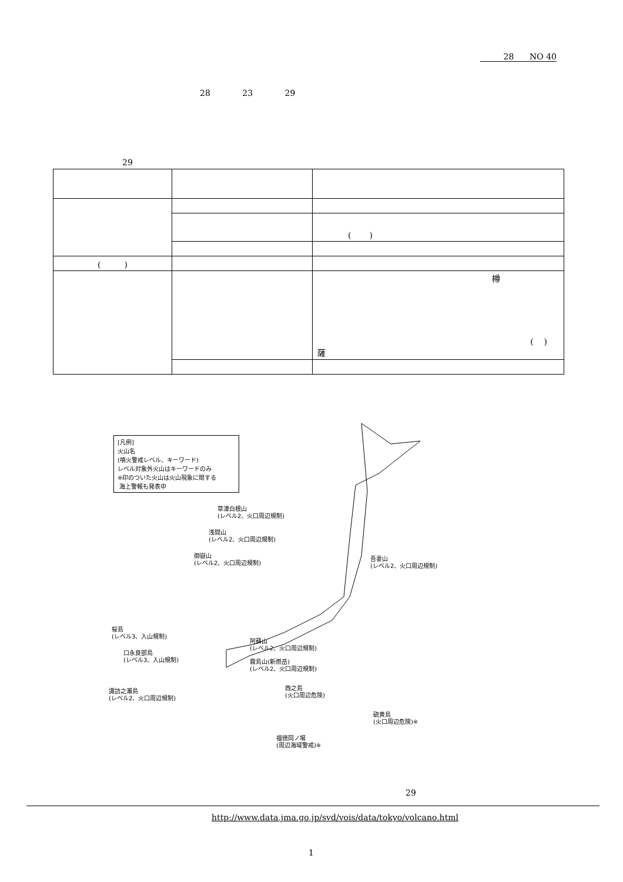28 NO 40
28 23 29
29
| | | ( ) |
| ( ) | | |
| | | 樽 ( ) 薩 |
[凡例]
火山名
(噴火警戒レベル、キーワード)
レベル対象外火山はキーワードのみ
※印のついた火山は火山現象に関する
海上警報も発表中
草津白根山
(レベル2、火口周辺規制)
浅間山
(レベル2、火口周辺規制)
御嶽山
(レベル2、火口周辺規制)
吾妻山
(レベル2、火口周辺規制)
桜島
(レベル3、入山規制)
阿蘇山
(レベル2、火口周辺規制)
口永良部島
(レベル3、入山規制)
霧島山(新燃岳)
(レベル2、火口周辺規制)
諏訪之瀬島
(レベル2、火口周辺規制)
西之島
(火口周辺危険)
硫黄島
(火口周辺危険)※
福徳岡ノ場
(周辺海域警戒)※
29
http://www.data.jma.go.jp/svd/vois/data/tokyo/volcano.html
1